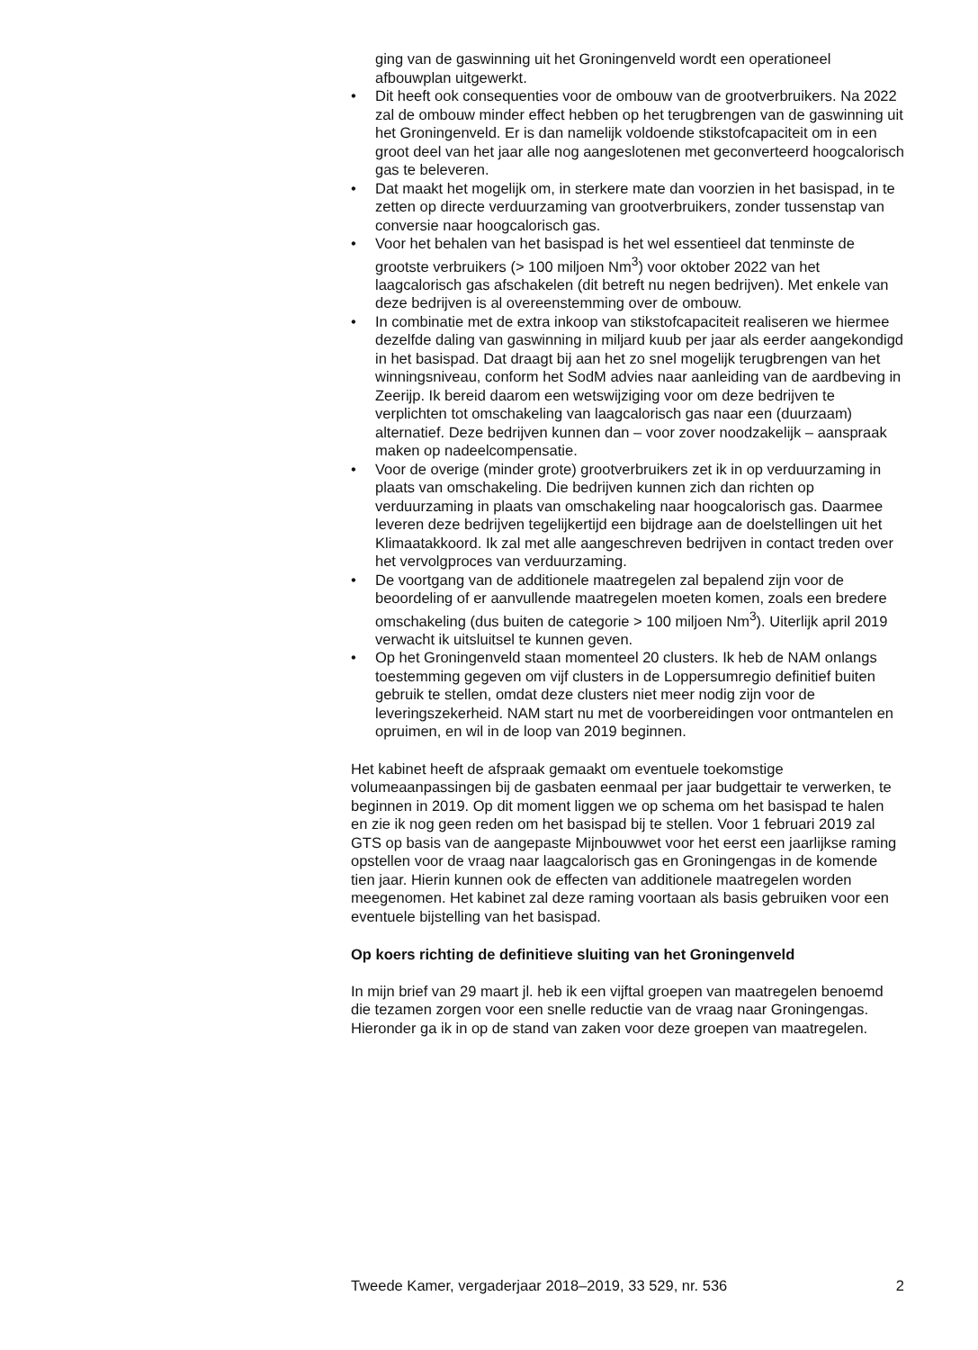ging van de gaswinning uit het Groningenveld wordt een operationeel afbouwplan uitgewerkt.
• Dit heeft ook consequenties voor de ombouw van de grootverbruikers. Na 2022 zal de ombouw minder effect hebben op het terugbrengen van de gaswinning uit het Groningenveld. Er is dan namelijk voldoende stikstofcapaciteit om in een groot deel van het jaar alle nog aangeslotenen met geconverteerd hoogcalorisch gas te beleveren.
• Dat maakt het mogelijk om, in sterkere mate dan voorzien in het basispad, in te zetten op directe verduurzaming van grootverbruikers, zonder tussenstap van conversie naar hoogcalorisch gas.
• Voor het behalen van het basispad is het wel essentieel dat tenminste de grootste verbruikers (> 100 miljoen Nm<sup>3</sup>) voor oktober 2022 van het laagcalorisch gas afschakelen (dit betreft nu negen bedrijven). Met enkele van deze bedrijven is al overeenstemming over de ombouw.
• In combinatie met de extra inkoop van stikstofcapaciteit realiseren we hiermee dezelfde daling van gaswinning in miljard kuub per jaar als eerder aangekondigd in het basispad. Dat draagt bij aan het zo snel mogelijk terugbrengen van het winningsniveau, conform het SodM advies naar aanleiding van de aardbeving in Zeerijp. Ik bereid daarom een wetswijziging voor om deze bedrijven te verplichten tot omschakeling van laagcalorisch gas naar een (duurzaam) alternatief. Deze bedrijven kunnen dan – voor zover noodzakelijk – aanspraak maken op nadeelcompensatie.
• Voor de overige (minder grote) grootverbruikers zet ik in op verduurzaming in plaats van omschakeling. Die bedrijven kunnen zich dan richten op verduurzaming in plaats van omschakeling naar hoogcalorisch gas. Daarmee leveren deze bedrijven tegelijkertijd een bijdrage aan de doelstellingen uit het Klimaatakkoord. Ik zal met alle aangeschreven bedrijven in contact treden over het vervolgproces van verduurzaming.
• De voortgang van de additionele maatregelen zal bepalend zijn voor de beoordeling of er aanvullende maatregelen moeten komen, zoals een bredere omschakeling (dus buiten de categorie > 100 miljoen Nm<sup>3</sup>). Uiterlijk april 2019 verwacht ik uitsluitsel te kunnen geven.
• Op het Groningenveld staan momenteel 20 clusters. Ik heb de NAM onlangs toestemming gegeven om vijf clusters in de Loppersumregio definitief buiten gebruik te stellen, omdat deze clusters niet meer nodig zijn voor de leveringszekerheid. NAM start nu met de voorbereidingen voor ontmantelen en opruimen, en wil in de loop van 2019 beginnen.
Het kabinet heeft de afspraak gemaakt om eventuele toekomstige volumeaanpassingen bij de gasbaten eenmaal per jaar budgettair te verwerken, te beginnen in 2019. Op dit moment liggen we op schema om het basispad te halen en zie ik nog geen reden om het basispad bij te stellen. Voor 1 februari 2019 zal GTS op basis van de aangepaste Mijnbouwwet voor het eerst een jaarlijkse raming opstellen voor de vraag naar laagcalorisch gas en Groningengas in de komende tien jaar. Hierin kunnen ook de effecten van additionele maatregelen worden meegenomen. Het kabinet zal deze raming voortaan als basis gebruiken voor een eventuele bijstelling van het basispad.
Op koers richting de definitieve sluiting van het Groningenveld
In mijn brief van 29 maart jl. heb ik een vijftal groepen van maatregelen benoemd die tezamen zorgen voor een snelle reductie van de vraag naar Groningengas. Hieronder ga ik in op de stand van zaken voor deze groepen van maatregelen.
Tweede Kamer, vergaderjaar 2018–2019, 33 529, nr. 536 2